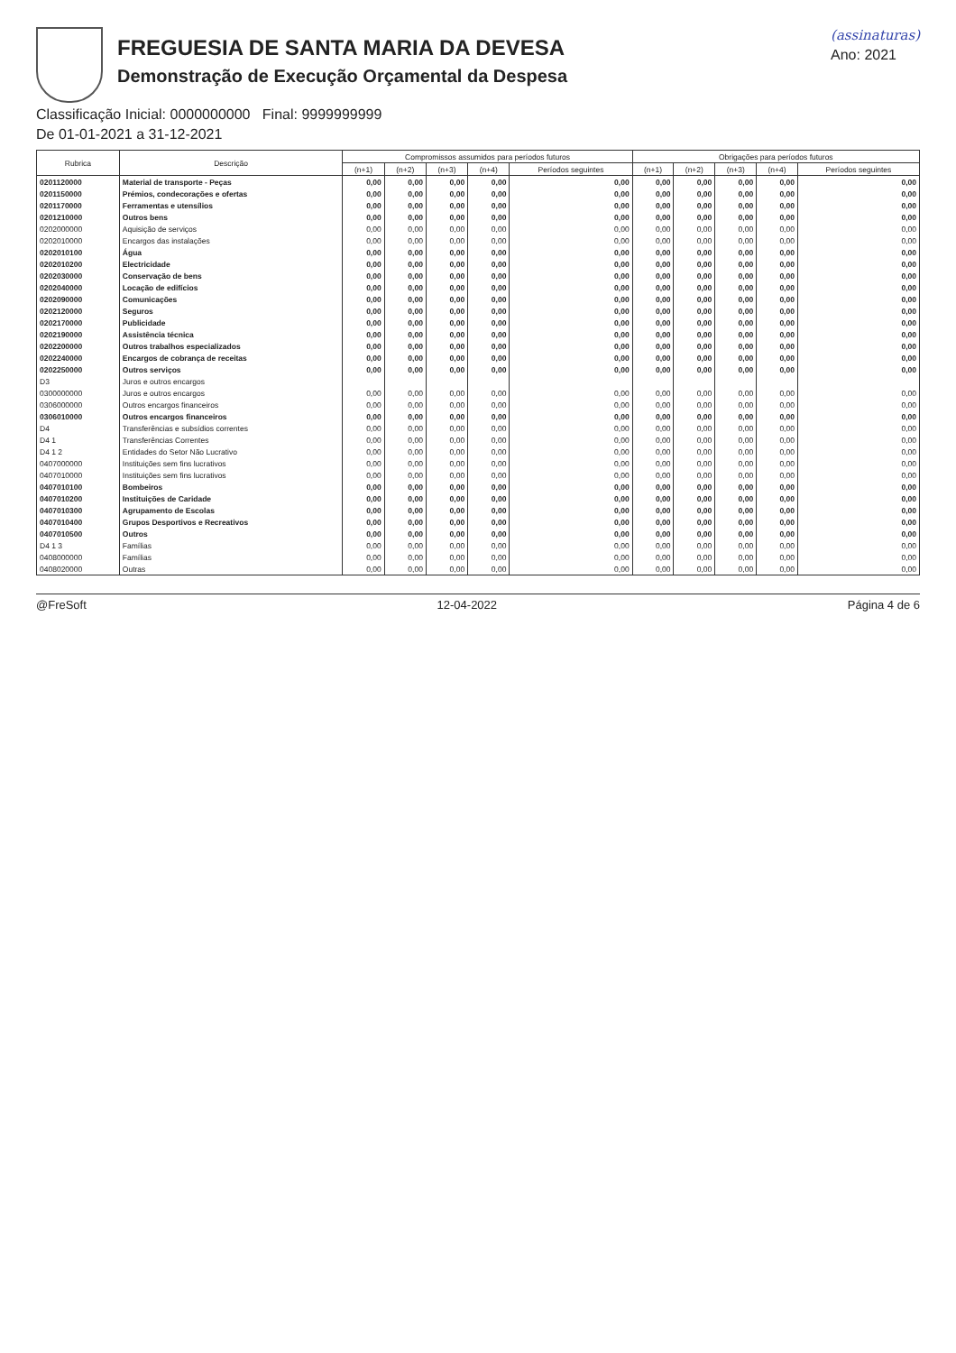FREGUESIA DE SANTA MARIA DA DEVESA
Demonstração de Execução Orçamental da Despesa
(assinaturas)
Ano: 2021
Classificação Inicial: 0000000000 Final: 9999999999
De 01-01-2021 a 31-12-2021
| Rubrica | Descrição | Compromissos assumidos para períodos futuros | | | | | Obrigações para períodos futuros | | | | |
| --- | --- | --- | --- | --- | --- | --- | --- | --- | --- | --- | --- |
| | | (n+1) | (n+2) | (n+3) | (n+4) | Períodos seguintes | (n+1) | (n+2) | (n+3) | (n+4) | Períodos seguintes |
| 0201120000 | Material de transporte - Peças | 0,00 | 0,00 | 0,00 | 0,00 | 0,00 | 0,00 | 0,00 | 0,00 | 0,00 | 0,00 |
| 0201150000 | Prémios, condecorações e ofertas | 0,00 | 0,00 | 0,00 | 0,00 | 0,00 | 0,00 | 0,00 | 0,00 | 0,00 | 0,00 |
| 0201170000 | Ferramentas e utensílios | 0,00 | 0,00 | 0,00 | 0,00 | 0,00 | 0,00 | 0,00 | 0,00 | 0,00 | 0,00 |
| 0201210000 | Outros bens | 0,00 | 0,00 | 0,00 | 0,00 | 0,00 | 0,00 | 0,00 | 0,00 | 0,00 | 0,00 |
| 0202000000 | Aquisição de serviços | 0,00 | 0,00 | 0,00 | 0,00 | 0,00 | 0,00 | 0,00 | 0,00 | 0,00 | 0,00 |
| 0202010000 | Encargos das instalações | 0,00 | 0,00 | 0,00 | 0,00 | 0,00 | 0,00 | 0,00 | 0,00 | 0,00 | 0,00 |
| 0202010100 | Água | 0,00 | 0,00 | 0,00 | 0,00 | 0,00 | 0,00 | 0,00 | 0,00 | 0,00 | 0,00 |
| 0202010200 | Electricidade | 0,00 | 0,00 | 0,00 | 0,00 | 0,00 | 0,00 | 0,00 | 0,00 | 0,00 | 0,00 |
| 0202030000 | Conservação de bens | 0,00 | 0,00 | 0,00 | 0,00 | 0,00 | 0,00 | 0,00 | 0,00 | 0,00 | 0,00 |
| 0202040000 | Locação de edifícios | 0,00 | 0,00 | 0,00 | 0,00 | 0,00 | 0,00 | 0,00 | 0,00 | 0,00 | 0,00 |
| 0202090000 | Comunicações | 0,00 | 0,00 | 0,00 | 0,00 | 0,00 | 0,00 | 0,00 | 0,00 | 0,00 | 0,00 |
| 0202120000 | Seguros | 0,00 | 0,00 | 0,00 | 0,00 | 0,00 | 0,00 | 0,00 | 0,00 | 0,00 | 0,00 |
| 0202170000 | Publicidade | 0,00 | 0,00 | 0,00 | 0,00 | 0,00 | 0,00 | 0,00 | 0,00 | 0,00 | 0,00 |
| 0202190000 | Assistência técnica | 0,00 | 0,00 | 0,00 | 0,00 | 0,00 | 0,00 | 0,00 | 0,00 | 0,00 | 0,00 |
| 0202200000 | Outros trabalhos especializados | 0,00 | 0,00 | 0,00 | 0,00 | 0,00 | 0,00 | 0,00 | 0,00 | 0,00 | 0,00 |
| 0202240000 | Encargos de cobrança de receitas | 0,00 | 0,00 | 0,00 | 0,00 | 0,00 | 0,00 | 0,00 | 0,00 | 0,00 | 0,00 |
| 0202250000 | Outros serviços | 0,00 | 0,00 | 0,00 | 0,00 | 0,00 | 0,00 | 0,00 | 0,00 | 0,00 | 0,00 |
| D3 | Juros e outros encargos | | | | | | | | | | |
| 0300000000 | Juros e outros encargos | 0,00 | 0,00 | 0,00 | 0,00 | 0,00 | 0,00 | 0,00 | 0,00 | 0,00 | 0,00 |
| 0306000000 | Outros encargos financeiros | 0,00 | 0,00 | 0,00 | 0,00 | 0,00 | 0,00 | 0,00 | 0,00 | 0,00 | 0,00 |
| 0306010000 | Outros encargos financeiros | 0,00 | 0,00 | 0,00 | 0,00 | 0,00 | 0,00 | 0,00 | 0,00 | 0,00 | 0,00 |
| D4 | Transferências e subsídios correntes | 0,00 | 0,00 | 0,00 | 0,00 | 0,00 | 0,00 | 0,00 | 0,00 | 0,00 | 0,00 |
| D4 1 | Transferências Correntes | 0,00 | 0,00 | 0,00 | 0,00 | 0,00 | 0,00 | 0,00 | 0,00 | 0,00 | 0,00 |
| D4 1 2 | Entidades do Setor Não Lucrativo | 0,00 | 0,00 | 0,00 | 0,00 | 0,00 | 0,00 | 0,00 | 0,00 | 0,00 | 0,00 |
| 0407000000 | Instituições sem fins lucrativos | 0,00 | 0,00 | 0,00 | 0,00 | 0,00 | 0,00 | 0,00 | 0,00 | 0,00 | 0,00 |
| 0407010000 | Instituições sem fins lucrativos | 0,00 | 0,00 | 0,00 | 0,00 | 0,00 | 0,00 | 0,00 | 0,00 | 0,00 | 0,00 |
| 0407010100 | Bombeiros | 0,00 | 0,00 | 0,00 | 0,00 | 0,00 | 0,00 | 0,00 | 0,00 | 0,00 | 0,00 |
| 0407010200 | Instituições de Caridade | 0,00 | 0,00 | 0,00 | 0,00 | 0,00 | 0,00 | 0,00 | 0,00 | 0,00 | 0,00 |
| 0407010300 | Agrupamento de Escolas | 0,00 | 0,00 | 0,00 | 0,00 | 0,00 | 0,00 | 0,00 | 0,00 | 0,00 | 0,00 |
| 0407010400 | Grupos Desportivos e Recreativos | 0,00 | 0,00 | 0,00 | 0,00 | 0,00 | 0,00 | 0,00 | 0,00 | 0,00 | 0,00 |
| 0407010500 | Outros | 0,00 | 0,00 | 0,00 | 0,00 | 0,00 | 0,00 | 0,00 | 0,00 | 0,00 | 0,00 |
| D4 1 3 | Famílias | 0,00 | 0,00 | 0,00 | 0,00 | 0,00 | 0,00 | 0,00 | 0,00 | 0,00 | 0,00 |
| 0408000000 | Famílias | 0,00 | 0,00 | 0,00 | 0,00 | 0,00 | 0,00 | 0,00 | 0,00 | 0,00 | 0,00 |
| 0408020000 | Outras | 0,00 | 0,00 | 0,00 | 0,00 | 0,00 | 0,00 | 0,00 | 0,00 | 0,00 | 0,00 |
@FreSoft 12-04-2022 Página 4 de 6